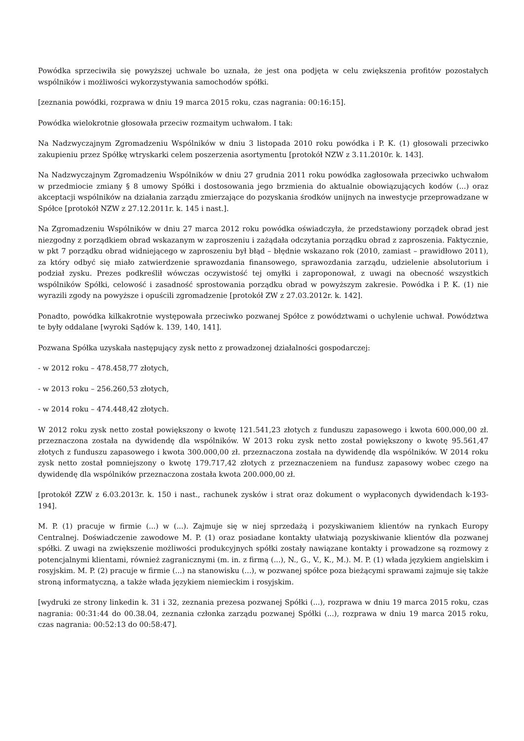Powódka sprzeciwiła się powyższej uchwale bo uznała, że jest ona podjęta w celu zwiększenia profitów pozostałych wspólników i możliwości wykorzystywania samochodów spółki.
[zeznania powódki, rozprawa w dniu 19 marca 2015 roku, czas nagrania: 00:16:15].
Powódka wielokrotnie głosowała przeciw rozmaitym uchwałom. I tak:
Na Nadzwyczajnym Zgromadzeniu Wspólników w dniu 3 listopada 2010 roku powódka i P. K. (1) głosowali przeciwko zakupieniu przez Spółkę wtryskarki celem poszerzenia asortymentu [protokół NZW z 3.11.2010r. k. 143].
Na Nadzwyczajnym Zgromadzeniu Wspólników w dniu 27 grudnia 2011 roku powódka zagłosowała przeciwko uchwałom w przedmiocie zmiany § 8 umowy Spółki i dostosowania jego brzmienia do aktualnie obowiązujących kodów (...) oraz akceptacji wspólników na działania zarządu zmierzające do pozyskania środków unijnych na inwestycje przeprowadzane w Spółce [protokół NZW z 27.12.2011r. k. 145 i nast.].
Na Zgromadzeniu Wspólników w dniu 27 marca 2012 roku powódka oświadczyła, że przedstawiony porządek obrad jest niezgodny z porządkiem obrad wskazanym w zaproszeniu i zażądała odczytania porządku obrad z zaproszenia. Faktycznie, w pkt 7 porządku obrad widniejącego w zaproszeniu był błąd – błędnie wskazano rok (2010, zamiast – prawidłowo 2011), za który odbyć się miało zatwierdzenie sprawozdania finansowego, sprawozdania zarządu, udzielenie absolutorium i podział zysku. Prezes podkreślił wówczas oczywistość tej omyłki i zaproponował, z uwagi na obecność wszystkich wspólników Spółki, celowość i zasadność sprostowania porządku obrad w powyższym zakresie. Powódka i P. K. (1) nie wyrazili zgody na powyższe i opuścili zgromadzenie [protokół ZW z 27.03.2012r. k. 142].
Ponadto, powódka kilkakrotnie występowała przeciwko pozwanej Spółce z powództwami o uchylenie uchwał. Powództwa te były oddalane [wyroki Sądów k. 139, 140, 141].
Pozwana Spółka uzyskała następujący zysk netto z prowadzonej działalności gospodarczej:
- w 2012 roku – 478.458,77 złotych,
- w 2013 roku – 256.260,53 złotych,
- w 2014 roku – 474.448,42 złotych.
W 2012 roku zysk netto został powiększony o kwotę 121.541,23 złotych z funduszu zapasowego i kwota 600.000,00 zł. przeznaczona została na dywidendę dla wspólników. W 2013 roku zysk netto został powiększony o kwotę 95.561,47 złotych z funduszu zapasowego i kwota 300.000,00 zł. przeznaczona została na dywidendę dla wspólników. W 2014 roku zysk netto został pomniejszony o kwotę 179.717,42 złotych z przeznaczeniem na fundusz zapasowy wobec czego na dywidendę dla wspólników przeznaczona została kwota 200.000,00 zł.
[protokół ZZW z 6.03.2013r. k. 150 i nast., rachunek zysków i strat oraz dokument o wypłaconych dywidendach k-193-194].
M. P. (1) pracuje w firmie (...) w (...). Zajmuje się w niej sprzedażą i pozyskiwaniem klientów na rynkach Europy Centralnej. Doświadczenie zawodowe M. P. (1) oraz posiadane kontakty ułatwiają pozyskiwanie klientów dla pozwanej spółki. Z uwagi na zwiększenie możliwości produkcyjnych spółki zostały nawiązane kontakty i prowadzone są rozmowy z potencjalnymi klientami, również zagranicznymi (m. in. z firmą (...), N., G., V., K., M.). M. P. (1) włada językiem angielskim i rosyjskim. M. P. (2) pracuje w firmie (...) na stanowisku (...), w pozwanej spółce poza bieżącymi sprawami zajmuje się także stroną informatyczną, a także włada językiem niemieckim i rosyjskim.
[wydruki ze strony linkedin k. 31 i 32, zeznania prezesa pozwanej Spółki (...), rozprawa w dniu 19 marca 2015 roku, czas nagrania: 00:31:44 do 00.38.04, zeznania członka zarządu pozwanej Spółki (...), rozprawa w dniu 19 marca 2015 roku, czas nagrania: 00:52:13 do 00:58:47].